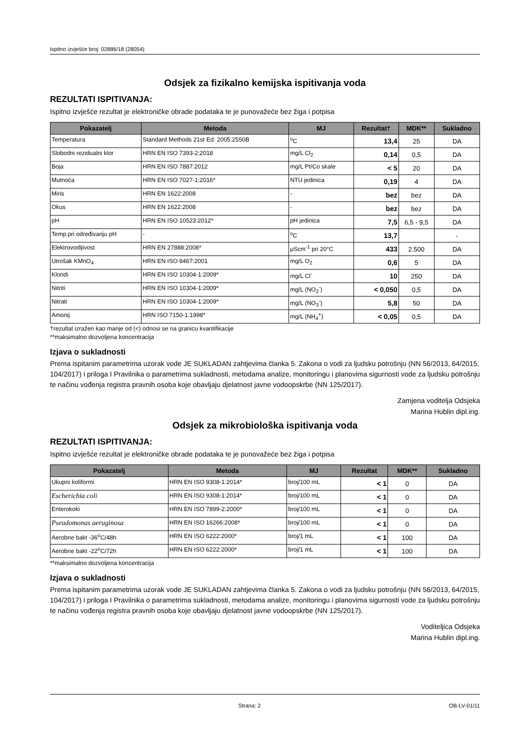Ispitno izvješće broj: 02886/18 (28054)
Odsjek za fizikalno kemijska ispitivanja voda
REZULTATI ISPITIVANJA:
Ispitno izvješće rezultat je elektroničke obrade podataka te je punovažeće bez žiga i potpisa
| Pokazatelj | Metoda | MJ | Rezultat† | MDK** | Sukladno |
| --- | --- | --- | --- | --- | --- |
| Temperatura | Standard Methods 21st Ed. 2005.2550B | <sup>o</sup> C | 13,4 | 25 | DA |
| Slobodni rezidualni klor | HRN EN ISO 7393-2:2018 | mg/L Cl<sub>2</sub> | 0,14 | 0,5 | DA |
| Boja | HRN EN ISO 7887:2012 | mg/L Pt/Co skale | < 5 | 20 | DA |
| Mutnoća | HRN EN ISO 7027-1:2016* | NTU jedinica | 0,19 | 4 | DA |
| Miris | HRN EN 1622:2008 | - | bez | bez | DA |
| Okus | HRN EN 1622:2008 | - | bez | bez | DA |
| pH | HRN EN ISO 10523:2012* | pH jedinica | 7,5 | 6,5 - 9,5 | DA |
| Temp.pri određivanju pH | - | <sup>o</sup> C | 13,7 | | - |
| Elektrovodljivost | HRN EN 27888:2008* | μScm<sup>-1</sup> pri 20°C | 433 | 2.500 | DA |
| Utrošak KMnO<sub>4</sub> | HRN EN ISO 8467:2001 | mg/L O<sub>2</sub> | 0,6 | 5 | DA |
| Kloridi | HRN EN ISO 10304-1:2009* | mg/L Cl<sup>-</sup> | 10 | 250 | DA |
| Nitriti | HRN EN ISO 10304-1:2009* | mg/L (NO<sub>2</sub><sup>-</sup>) | < 0,050 | 0,5 | DA |
| Nitrati | HRN EN ISO 10304-1:2009* | mg/L (NO<sub>3</sub><sup>-</sup>) | 5,8 | 50 | DA |
| Amonij | HRN ISO 7150-1:1998* | mg/L (NH<sub>4</sub><sup>+</sup>) | < 0,05 | 0,5 | DA |
†rezultat izražen kao manje od (<) odnosi se na granicu kvantifikacije
**maksimalno dozvoljena koncentracija
Izjava o sukladnosti
Prema ispitanim parametrima uzorak vode JE SUKLADAN zahtjevima članka 5. Zakona o vodi za ljudsku potrošnju (NN 56/2013, 64/2015, 104/2017) i priloga I Pravilnika o parametrima sukladnosti, metodama analize, monitoringu i planovima sigurnosti vode za ljudsku potrošnju te načinu vođenja registra pravnih osoba koje obavljaju djelatnost javne vodoopskrbe (NN 125/2017).
Zamjena voditelja Odsjeka
Marina Hublin dipl.ing.
Odsjek za mikrobiološka ispitivanja voda
REZULTATI ISPITIVANJA:
Ispitno izvješće rezultat je elektroničke obrade podataka te je punovažeće bez žiga i potpisa
| Pokazatelj | Metoda | MJ | Rezultat | MDK** | Sukladno |
| --- | --- | --- | --- | --- | --- |
| Ukupni koliformi | HRN EN ISO 9308-1:2014* | broj/100 mL | < 1 | 0 | DA |
| Escherichia coli | HRN EN ISO 9308-1:2014* | broj/100 mL | < 1 | 0 | DA |
| Enterokoki | HRN EN ISO 7899-2:2000* | broj/100 mL | < 1 | 0 | DA |
| Pseudomonas aeruginosa | HRN EN ISO 16266:2008* | broj/100 mL | < 1 | 0 | DA |
| Aerobne bakt -36<sup>o</sup>C/48h | HRN EN ISO 6222:2000* | broj/1 mL | < 1 | 100 | DA |
| Aerobne bakt -22<sup>o</sup>C/72h | HRN EN ISO 6222:2000* | broj/1 mL | < 1 | 100 | DA |
**maksimalno dozvoljena koncentracija
Izjava o sukladnosti
Prema ispitanim parametrima uzorak vode JE SUKLADAN zahtjevima članka 5. Zakona o vodi za ljudsku potrošnju (NN 56/2013, 64/2015, 104/2017) i priloga I Pravilnika o parametrima sukladnosti, metodama analize, monitoringu i planovima sigurnosti vode za ljudsku potrošnju te načinu vođenja registra pravnih osoba koje obavljaju djelatnost javne vodoopskrbe (NN 125/2017).
Voditeljica Odsjeka
Marina Hublin dipl.ing.
Strana: 2 OB-LV-01/11